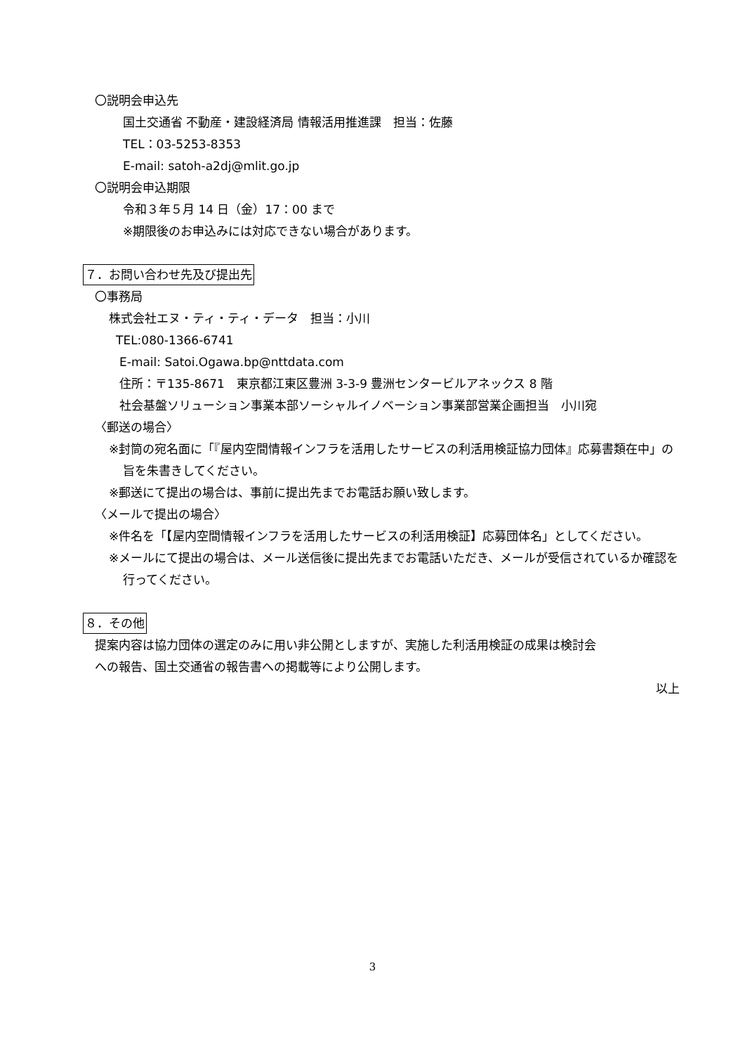〇説明会申込先
国土交通省 不動産・建設経済局 情報活用推進課　担当：佐藤
TEL：03-5253-8353
E-mail: satoh-a2dj@mlit.go.jp
〇説明会申込期限
令和３年５月 14 日（金）17：00 まで
※期限後のお申込みには対応できない場合があります。
７．お問い合わせ先及び提出先
〇事務局
株式会社エヌ・ティ・ティ・データ　担当：小川
TEL:080-1366-6741
E-mail: Satoi.Ogawa.bp@nttdata.com
住所：〒135-8671　東京都江東区豊洲 3-3-9 豊洲センタービルアネックス 8 階
社会基盤ソリューション事業本部ソーシャルイノベーション事業部営業企画担当　小川宛
〈郵送の場合〉
※封筒の宛名面に「『屋内空間情報インフラを活用したサービスの利活用検証協力団体』応募書類在中」の旨を朱書きしてください。
※郵送にて提出の場合は、事前に提出先までお電話お願い致します。
〈メールで提出の場合〉
※件名を「【屋内空間情報インフラを活用したサービスの利活用検証】応募団体名」としてください。
※メールにて提出の場合は、メール送信後に提出先までお電話いただき、メールが受信されているか確認を行ってください。
８．その他
提案内容は協力団体の選定のみに用い非公開としますが、実施した利活用検証の成果は検討会
への報告、国土交通省の報告書への掲載等により公開します。
以上
3